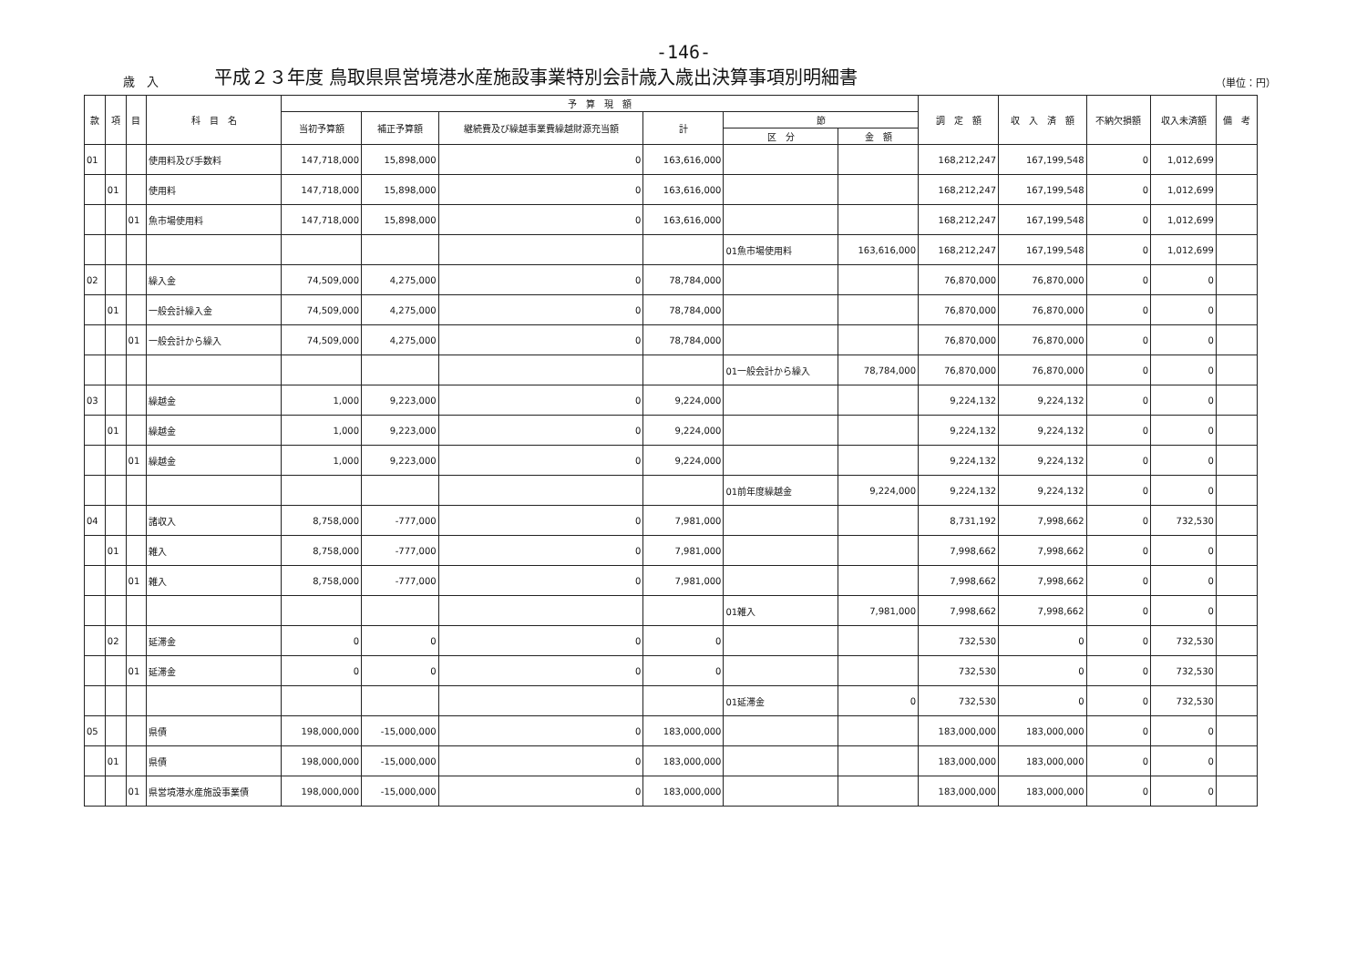-146-
歳　入
平成２３年度 鳥取県県営境港水産施設事業特別会計歳入歳出決算事項別明細書
（単位：円）
| 款 | 項 | 目 | 科 目 名 | 予 算 現 額 | | | | | | 調 定 額 | 収 入 済 額 | 不納欠損額 | 収入未済額 | 備 考 |
| --- | --- | --- | --- | --- | --- | --- | --- | --- | --- | --- | --- | --- | --- | --- |
| | | | | 当初予算額 | 補正予算額 | 継続費及び繰越事業費繰越財源充当額 | 計 | 節 | | | | | | |
| | | | | | | | | 区 分 | 金 額 | | | | | |
| 01 | | | 使用料及び手数料 | 147,718,000 | 15,898,000 | 0 | 163,616,000 | | | 168,212,247 | 167,199,548 | 0 | 1,012,699 | |
| | 01 | | 使用料 | 147,718,000 | 15,898,000 | 0 | 163,616,000 | | | 168,212,247 | 167,199,548 | 0 | 1,012,699 | |
| | | 01 | 魚市場使用料 | 147,718,000 | 15,898,000 | 0 | 163,616,000 | | | 168,212,247 | 167,199,548 | 0 | 1,012,699 | |
| | | | | | | | | 01魚市場使用料 | 163,616,000 | 168,212,247 | 167,199,548 | 0 | 1,012,699 | |
| 02 | | | 繰入金 | 74,509,000 | 4,275,000 | 0 | 78,784,000 | | | 76,870,000 | 76,870,000 | 0 | 0 | |
| | 01 | | 一般会計繰入金 | 74,509,000 | 4,275,000 | 0 | 78,784,000 | | | 76,870,000 | 76,870,000 | 0 | 0 | |
| | | 01 | 一般会計から繰入 | 74,509,000 | 4,275,000 | 0 | 78,784,000 | | | 76,870,000 | 76,870,000 | 0 | 0 | |
| | | | | | | | | 01一般会計から繰入 | 78,784,000 | 76,870,000 | 76,870,000 | 0 | 0 | |
| 03 | | | 繰越金 | 1,000 | 9,223,000 | 0 | 9,224,000 | | | 9,224,132 | 9,224,132 | 0 | 0 | |
| | 01 | | 繰越金 | 1,000 | 9,223,000 | 0 | 9,224,000 | | | 9,224,132 | 9,224,132 | 0 | 0 | |
| | | 01 | 繰越金 | 1,000 | 9,223,000 | 0 | 9,224,000 | | | 9,224,132 | 9,224,132 | 0 | 0 | |
| | | | | | | | | 01前年度繰越金 | 9,224,000 | 9,224,132 | 9,224,132 | 0 | 0 | |
| 04 | | | 諸収入 | 8,758,000 | -777,000 | 0 | 7,981,000 | | | 8,731,192 | 7,998,662 | 0 | 732,530 | |
| | 01 | | 雑入 | 8,758,000 | -777,000 | 0 | 7,981,000 | | | 7,998,662 | 7,998,662 | 0 | 0 | |
| | | 01 | 雑入 | 8,758,000 | -777,000 | 0 | 7,981,000 | | | 7,998,662 | 7,998,662 | 0 | 0 | |
| | | | | | | | | 01雑入 | 7,981,000 | 7,998,662 | 7,998,662 | 0 | 0 | |
| | 02 | | 延滞金 | 0 | 0 | 0 | 0 | | | 732,530 | 0 | 0 | 732,530 | |
| | | 01 | 延滞金 | 0 | 0 | 0 | 0 | | | 732,530 | 0 | 0 | 732,530 | |
| | | | | | | | | 01延滞金 | 0 | 732,530 | 0 | 0 | 732,530 | |
| 05 | | | 県債 | 198,000,000 | -15,000,000 | 0 | 183,000,000 | | | 183,000,000 | 183,000,000 | 0 | 0 | |
| | 01 | | 県債 | 198,000,000 | -15,000,000 | 0 | 183,000,000 | | | 183,000,000 | 183,000,000 | 0 | 0 | |
| | | 01 | 県営境港水産施設事業債 | 198,000,000 | -15,000,000 | 0 | 183,000,000 | | | 183,000,000 | 183,000,000 | 0 | 0 | |